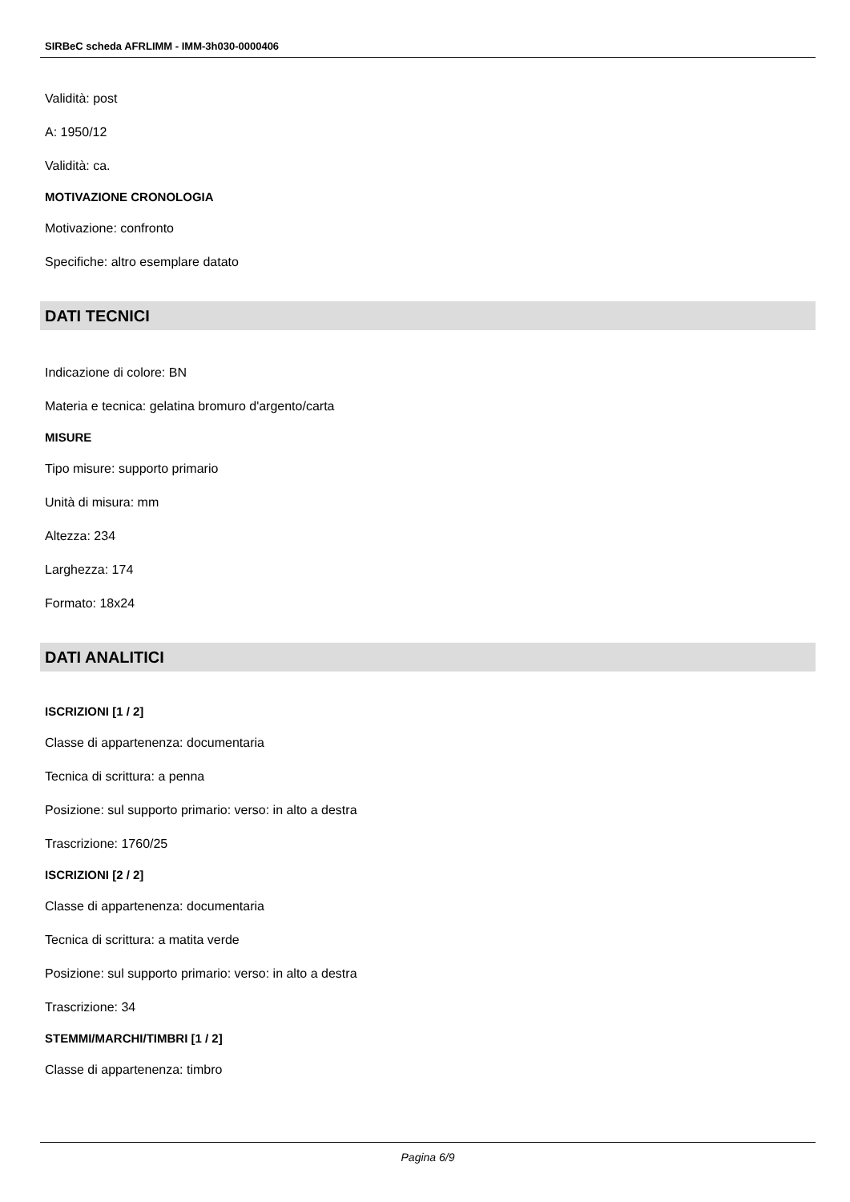SIRBeC scheda AFRLIMM - IMM-3h030-0000406
Validità: post
A: 1950/12
Validità: ca.
MOTIVAZIONE CRONOLOGIA
Motivazione: confronto
Specifiche: altro esemplare datato
DATI TECNICI
Indicazione di colore: BN
Materia e tecnica: gelatina bromuro d'argento/carta
MISURE
Tipo misure: supporto primario
Unità di misura: mm
Altezza: 234
Larghezza: 174
Formato: 18x24
DATI ANALITICI
ISCRIZIONI [1 / 2]
Classe di appartenenza: documentaria
Tecnica di scrittura: a penna
Posizione: sul supporto primario: verso: in alto a destra
Trascrizione: 1760/25
ISCRIZIONI [2 / 2]
Classe di appartenenza: documentaria
Tecnica di scrittura: a matita verde
Posizione: sul supporto primario: verso: in alto a destra
Trascrizione: 34
STEMMI/MARCHI/TIMBRI [1 / 2]
Classe di appartenenza: timbro
Pagina 6/9